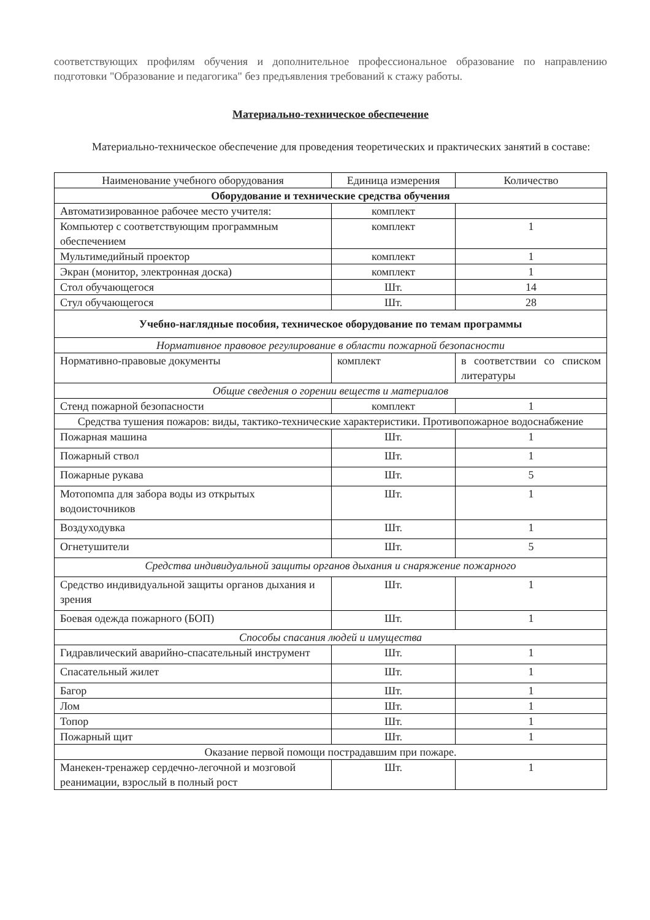соответствующих профилям обучения и дополнительное профессиональное образование по направлению подготовки "Образование и педагогика" без предъявления требований к стажу работы.
Материально-техническое обеспечение
Материально-техническое обеспечение для проведения теоретических и практических занятий в составе:
| Наименование учебного оборудования | Единица измерения | Количество |
| --- | --- | --- |
| Оборудование и технические средства обучения | | |
| Автоматизированное рабочее место учителя: | комплект | |
| Компьютер с соответствующим программным обеспечением | комплект | 1 |
| Мультимедийный проектор | комплект | 1 |
| Экран (монитор, электронная доска) | комплект | 1 |
| Стол обучающегося | Шт. | 14 |
| Стул обучающегося | Шт. | 28 |
| Учебно-наглядные пособия, техническое оборудование по темам программы | | |
| Нормативное правовое регулирование в области пожарной безопасности | | |
| Нормативно-правовые документы | комплект | в соответствии со списком литературы |
| Общие сведения о горении веществ и материалов | | |
| Стенд пожарной безопасности | комплект | 1 |
| Средства тушения пожаров: виды, тактико-технические характеристики. Противопожарное водоснабжение | | |
| Пожарная машина | Шт. | 1 |
| Пожарный ствол | Шт. | 1 |
| Пожарные рукава | Шт. | 5 |
| Мотопомпа для забора воды из открытых водоисточников | Шт. | 1 |
| Воздуходувка | Шт. | 1 |
| Огнетушители | Шт. | 5 |
| Средства индивидуальной защиты органов дыхания и снаряжение пожарного | | |
| Средство индивидуальной защиты органов дыхания и зрения | Шт. | 1 |
| Боевая одежда пожарного (БОП) | Шт. | 1 |
| Способы спасания людей и имущества | | |
| Гидравлический аварийно-спасательный инструмент | Шт. | 1 |
| Спасательный жилет | Шт. | 1 |
| Багор | Шт. | 1 |
| Лом | Шт. | 1 |
| Топор | Шт. | 1 |
| Пожарный щит | Шт. | 1 |
| Оказание первой помощи пострадавшим при пожаре. | | |
| Манекен-тренажер сердечно-легочной и мозговой реанимации, взрослый в полный рост | Шт. | 1 |